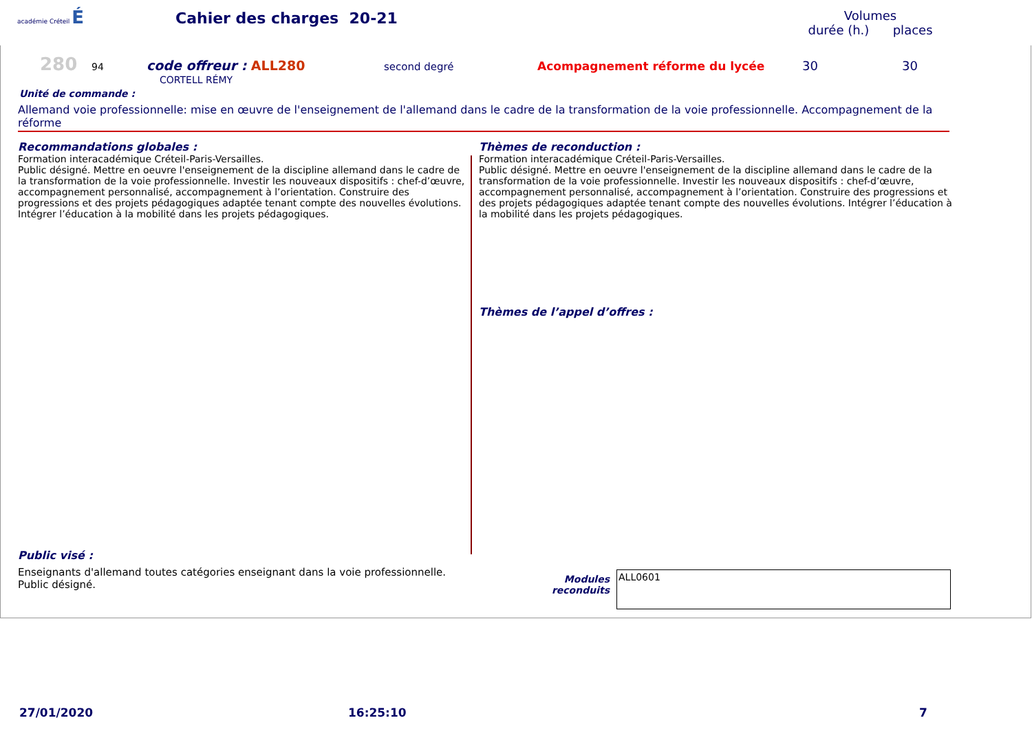académie Créteil É
Cahier des charges 20-21
Volumes
durée (h.) places
280 94 code offreur : ALL280 second degré Acompagnement réforme du lycée 30 30
CORTELL RÉMY
Unité de commande :
Allemand voie professionnelle: mise en œuvre de l'enseignement de l'allemand dans le cadre de la transformation de la voie professionnelle. Accompagnement de la réforme
Recommandations globales :
Formation interacadémique Créteil-Paris-Versailles.
Public désigné. Mettre en oeuvre l'enseignement de la discipline allemand dans le cadre de la transformation de la voie professionnelle. Investir les nouveaux dispositifs : chef-d’œuvre, accompagnement personnalisé, accompagnement à l’orientation. Construire des progressions et des projets pédagogiques adaptée tenant compte des nouvelles évolutions. Intégrer l’éducation à la mobilité dans les projets pédagogiques.
Thèmes de reconduction :
Formation interacadémique Créteil-Paris-Versailles.
Public désigné. Mettre en oeuvre l'enseignement de la discipline allemand dans le cadre de la transformation de la voie professionnelle. Investir les nouveaux dispositifs : chef-d’œuvre, accompagnement personnalisé, accompagnement à l’orientation. Construire des progressions et des projets pédagogiques adaptée tenant compte des nouvelles évolutions. Intégrer l’éducation à la mobilité dans les projets pédagogiques.
Thèmes de l’appel d’offres :
Public visé :
Enseignants d'allemand toutes catégories enseignant dans la voie professionnelle. Public désigné.
Modules
reconduits
ALL0601
27/01/2020 16:25:10 7